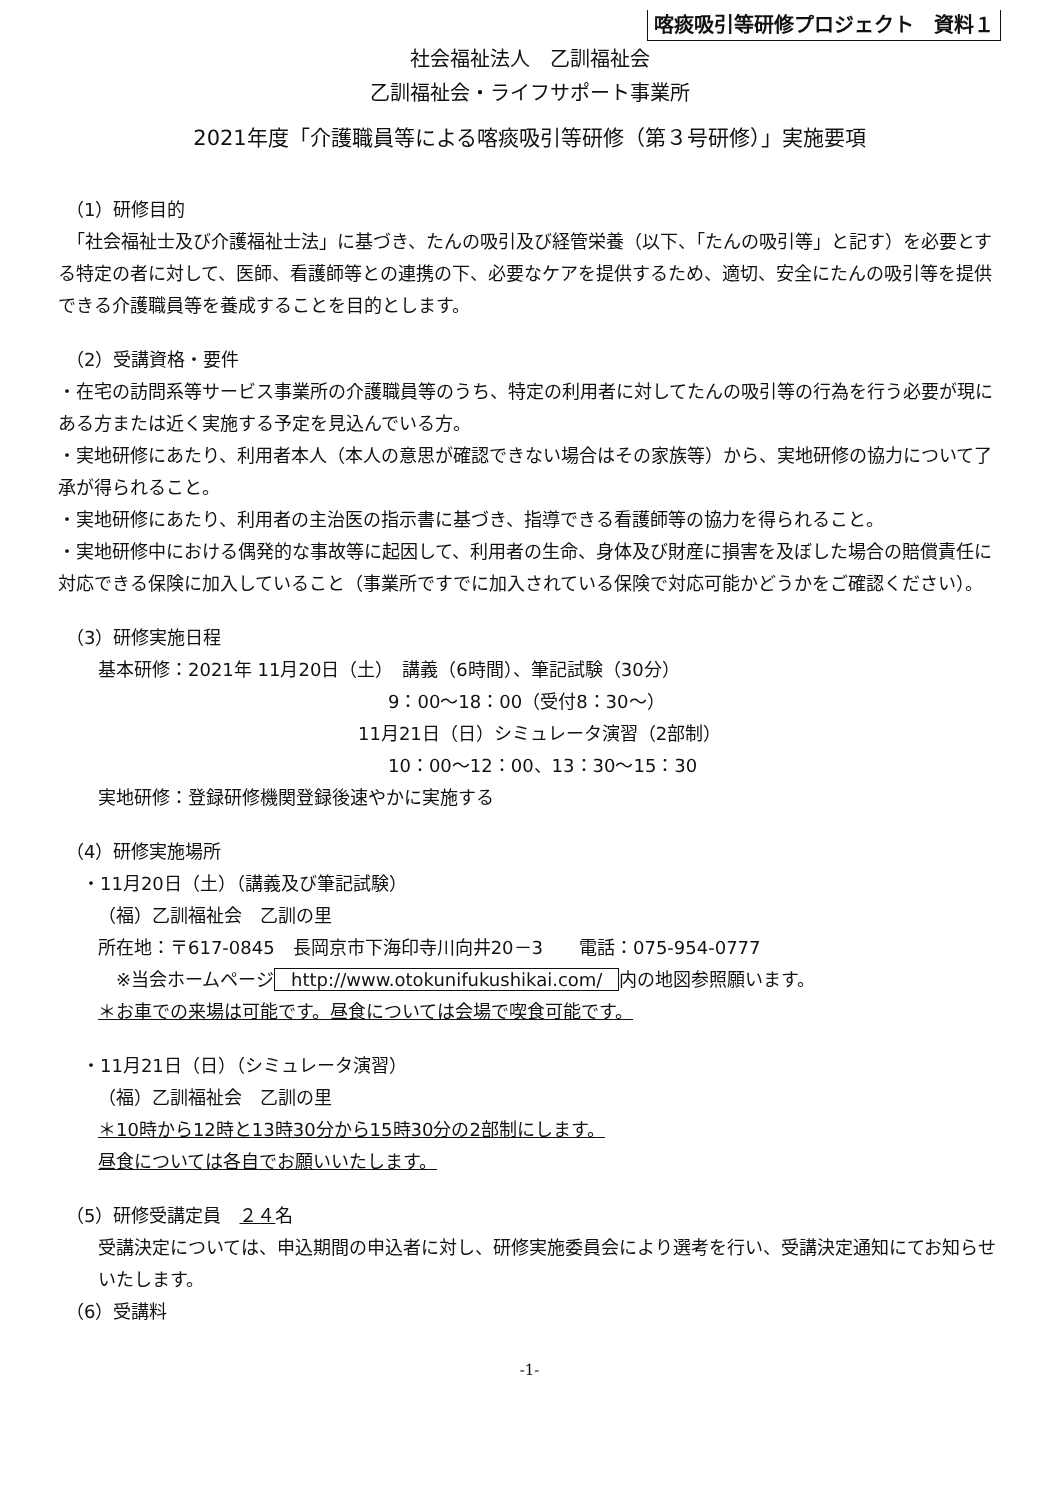喀痰吸引等研修プロジェクト　資料１
社会福祉法人　乙訓福祉会
乙訓福祉会・ライフサポート事業所
2021年度「介護職員等による喀痰吸引等研修（第３号研修）」実施要項
（1）研修目的
　「社会福祉士及び介護福祉士法」に基づき、たんの吸引及び経管栄養（以下、「たんの吸引等」と記す）を必要とする特定の者に対して、医師、看護師等との連携の下、必要なケアを提供するため、適切、安全にたんの吸引等を提供できる介護職員等を養成することを目的とします。
（2）受講資格・要件
・在宅の訪問系等サービス事業所の介護職員等のうち、特定の利用者に対してたんの吸引等の行為を行う必要が現にある方または近く実施する予定を見込んでいる方。
・実地研修にあたり、利用者本人（本人の意思が確認できない場合はその家族等）から、実地研修の協力について了承が得られること。
・実地研修にあたり、利用者の主治医の指示書に基づき、指導できる看護師等の協力を得られること。
・実地研修中における偶発的な事故等に起因して、利用者の生命、身体及び財産に損害を及ぼした場合の賠償責任に対応できる保険に加入していること（事業所ですでに加入されている保険で対応可能かどうかをご確認ください）。
（3）研修実施日程
基本研修：2021年 11月20日（土）　講義（6時間）、筆記試験（30分）
9：00～18：00（受付8：30～）
11月21日（日）シミュレータ演習（2部制）
10：00～12：00、13：30～15：30
実地研修：登録研修機関登録後速やかに実施する
（4）研修実施場所
・11月20日（土）（講義及び筆記試験）
（福）乙訓福祉会　乙訓の里
所在地：〒617-0845　長岡京市下海印寺川向井20－3　　電話：075-954-0777
　※当会ホームページ http://www.otokunifukushikai.com/ 内の地図参照願います。
＊お車での来場は可能です。昼食については会場で喫食可能です。
・11月21日（日）（シミュレータ演習）
（福）乙訓福祉会　乙訓の里
＊10時から12時と13時30分から15時30分の2部制にします。
昼食については各自でお願いいたします。
（5）研修受講定員　２４名
受講決定については、申込期間の申込者に対し、研修実施委員会により選考を行い、受講決定通知にてお知らせいたします。
（6）受講料
-1-